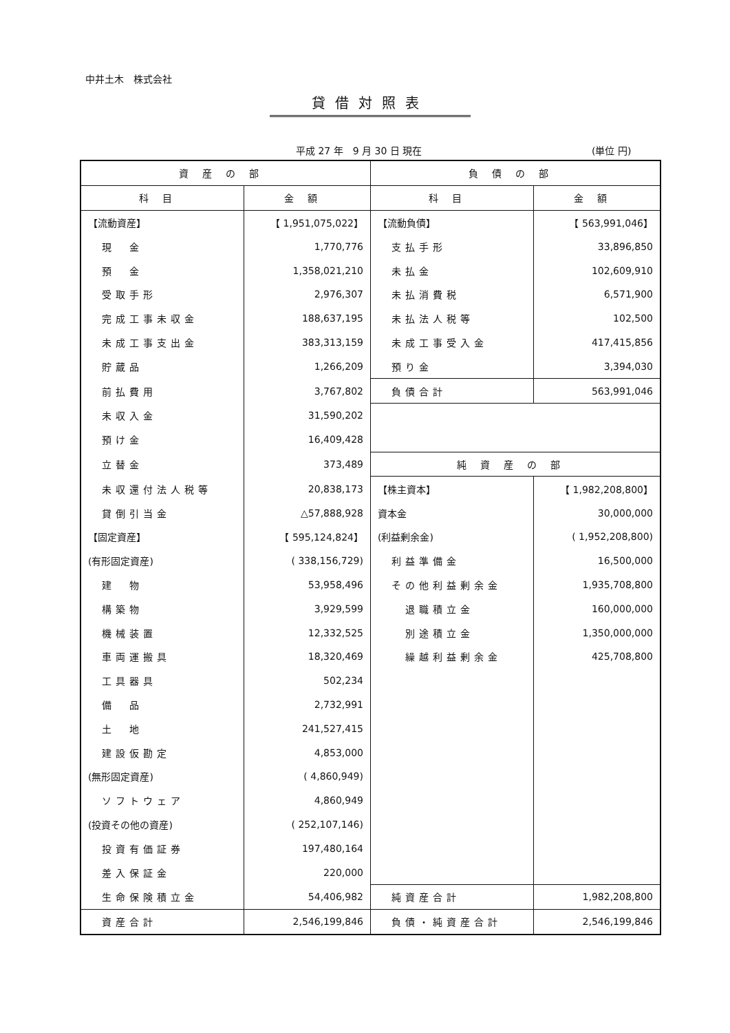中井土木　株式会社
貸借対照表
平成 27 年　9 月 30 日 現在 (単位 円)
| 資産の部 | | 負債の部 | |
| --- | --- | --- | --- |
| 科目 | 金額 | 科目 | 金額 |
| 【流動資産】 | 【 1,951,075,022】 | 【流動負債】 | 【 563,991,046】 |
| 現 金 | 1,770,776 | 支払手形 | 33,896,850 |
| 預 金 | 1,358,021,210 | 未払金 | 102,609,910 |
| 受取手形 | 2,976,307 | 未払消費税 | 6,571,900 |
| 完成工事未収金 | 188,637,195 | 未払法人税等 | 102,500 |
| 未成工事支出金 | 383,313,159 | 未成工事受入金 | 417,415,856 |
| 貯蔵品 | 1,266,209 | 預り金 | 3,394,030 |
| 前払費用 | 3,767,802 | 負債合計 | 563,991,046 |
| 未収入金 | 31,590,202 | | |
| 預け金 | 16,409,428 | | |
| 立替金 | 373,489 | 純資産の部 | |
| 未収還付法人税等 | 20,838,173 | 【株主資本】 | 【 1,982,208,800】 |
| 貸倒引当金 | △57,888,928 | 資本金 | 30,000,000 |
| 【固定資産】 | 【 595,124,824】 | (利益剰余金) | ( 1,952,208,800) |
| (有形固定資産) | ( 338,156,729) | 利益準備金 | 16,500,000 |
| 建 物 | 53,958,496 | その他利益剰余金 | 1,935,708,800 |
| 構築物 | 3,929,599 | 退職積立金 | 160,000,000 |
| 機械装置 | 12,332,525 | 別途積立金 | 1,350,000,000 |
| 車両運搬具 | 18,320,469 | 繰越利益剰余金 | 425,708,800 |
| 工具器具 | 502,234 | | |
| 備 品 | 2,732,991 | | |
| 土 地 | 241,527,415 | | |
| 建設仮勘定 | 4,853,000 | | |
| (無形固定資産) | ( 4,860,949) | | |
| ソフトウェア | 4,860,949 | | |
| (投資その他の資産) | ( 252,107,146) | | |
| 投資有価証券 | 197,480,164 | | |
| 差入保証金 | 220,000 | | |
| 生命保険積立金 | 54,406,982 | 純資産合計 | 1,982,208,800 |
| 資産合計 | 2,546,199,846 | 負債・純資産合計 | 2,546,199,846 |